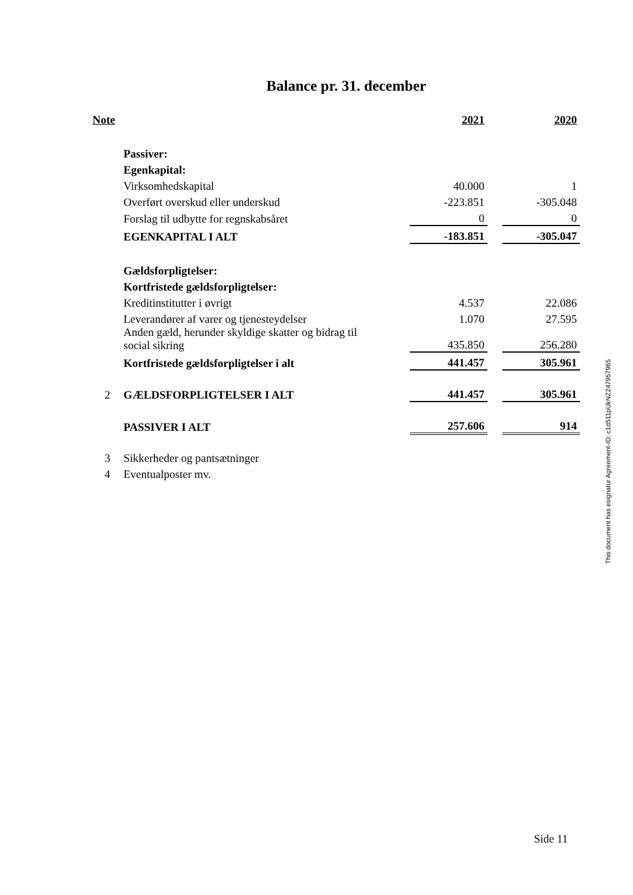Balance pr. 31. december
| Note | | 2021 | | 2020 |
| | Passiver: | | | |
| | Egenkapital: | | | |
| | Virksomhedskapital | 40.000 | | 1 |
| | Overført overskud eller underskud | -223.851 | | -305.048 |
| | Forslag til udbytte for regnskabsåret | 0 | | 0 |
| | EGENKAPITAL I ALT | -183.851 | | -305.047 |
| | Gældsforpligtelser: | | | |
| | Kortfristede gældsforpligtelser: | | | |
| | Kreditinstitutter i øvrigt | 4.537 | | 22.086 |
| | Leverandører af varer og tjenesteydelser | 1.070 | | 27.595 |
| | Anden gæld, herunder skyldige skatter og bidrag til social sikring | 435.850 | | 256.280 |
| | Kortfristede gældsforpligtelser i alt | 441.457 | | 305.961 |
| 2 | GÆLDSFORPLIGTELSER I ALT | 441.457 | | 305.961 |
| | PASSIVER I ALT | 257.606 | | 914 |
| 3 | Sikkerheder og pantsætninger | | | |
| 4 | Eventualposter mv. | | | |
This document has esignatur Agreement-ID: c1d511pUkNZ247957965
Side 11